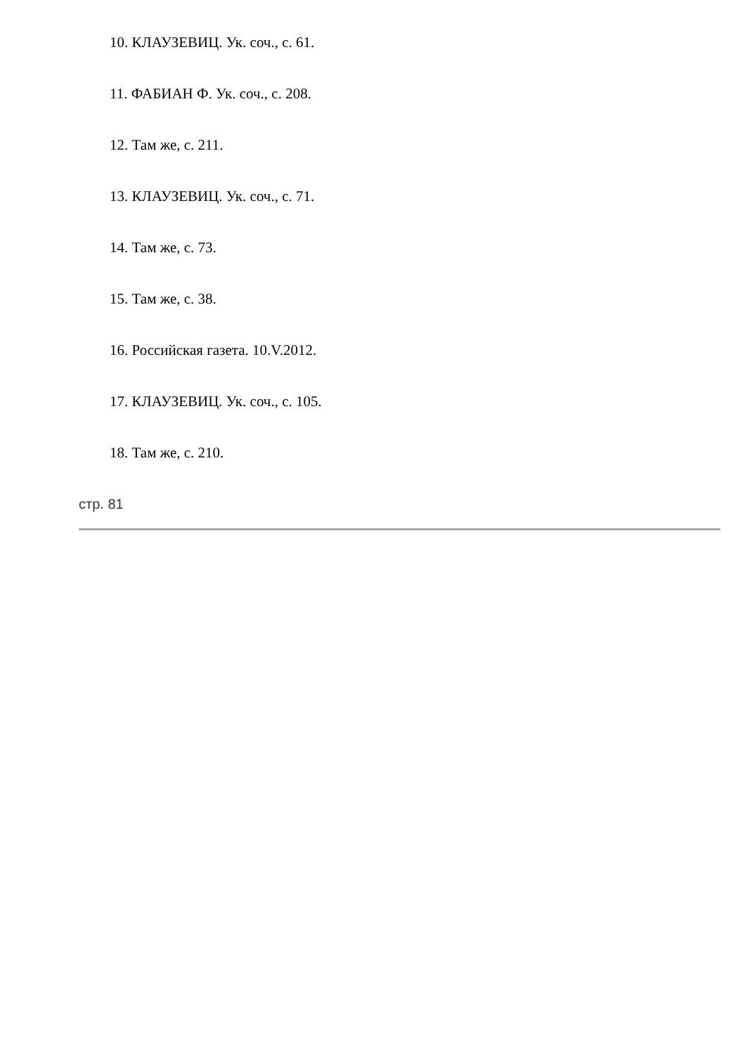10. КЛАУЗЕВИЦ. Ук. соч., с. 61.
11. ФАБИАН Ф. Ук. соч., с. 208.
12. Там же, с. 211.
13. КЛАУЗЕВИЦ. Ук. соч., с. 71.
14. Там же, с. 73.
15. Там же, с. 38.
16. Российская газета. 10.V.2012.
17. КЛАУЗЕВИЦ. Ук. соч., с. 105.
18. Там же, с. 210.
стр. 81